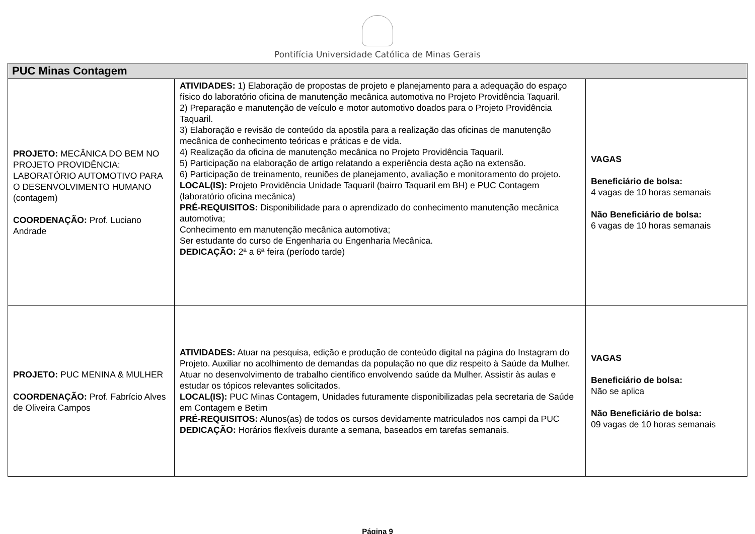Pontifícia Universidade Católica de Minas Gerais
| PUC Minas Contagem | | |
| --- | --- | --- |
| PROJETO: MECÂNICA DO BEM NO PROJETO PROVIDÊNCIA: LABORATÓRIO AUTOMOTIVO PARA O DESENVOLVIMENTO HUMANO (contagem) COORDENAÇÃO: Prof. Luciano Andrade | ATIVIDADES: 1) Elaboração de propostas de projeto e planejamento para a adequação do espaço físico do laboratório oficina de manutenção mecânica automotiva no Projeto Providência Taquaril. 2) Preparação e manutenção de veículo e motor automotivo doados para o Projeto Providência Taquaril. 3) Elaboração e revisão de conteúdo da apostila para a realização das oficinas de manutenção mecânica de conhecimento teóricas e práticas e de vida. 4) Realização da oficina de manutenção mecânica no Projeto Providência Taquaril. 5) Participação na elaboração de artigo relatando a experiência desta ação na extensão. 6) Participação de treinamento, reuniões de planejamento, avaliação e monitoramento do projeto. LOCAL(IS): Projeto Providência Unidade Taquaril (bairro Taquaril em BH) e PUC Contagem (laboratório oficina mecânica) PRÉ-REQUISITOS: Disponibilidade para o aprendizado do conhecimento manutenção mecânica automotiva; Conhecimento em manutenção mecânica automotiva; Ser estudante do curso de Engenharia ou Engenharia Mecânica. DEDICAÇÃO: 2ª a 6ª feira (período tarde) | VAGAS Beneficiário de bolsa: 4 vagas de 10 horas semanais Não Beneficiário de bolsa: 6 vagas de 10 horas semanais |
| PROJETO: PUC MENINA & MULHER COORDENAÇÃO: Prof. Fabrício Alves de Oliveira Campos | ATIVIDADES: Atuar na pesquisa, edição e produção de conteúdo digital na página do Instagram do Projeto. Auxiliar no acolhimento de demandas da população no que diz respeito à Saúde da Mulher. Atuar no desenvolvimento de trabalho científico envolvendo saúde da Mulher. Assistir às aulas e estudar os tópicos relevantes solicitados. LOCAL(IS): PUC Minas Contagem, Unidades futuramente disponibilizadas pela secretaria de Saúde em Contagem e Betim PRÉ-REQUISITOS: Alunos(as) de todos os cursos devidamente matriculados nos campi da PUC DEDICAÇÃO: Horários flexíveis durante a semana, baseados em tarefas semanais. | VAGAS Beneficiário de bolsa: Não se aplica Não Beneficiário de bolsa: 09 vagas de 10 horas semanais |
Página 9